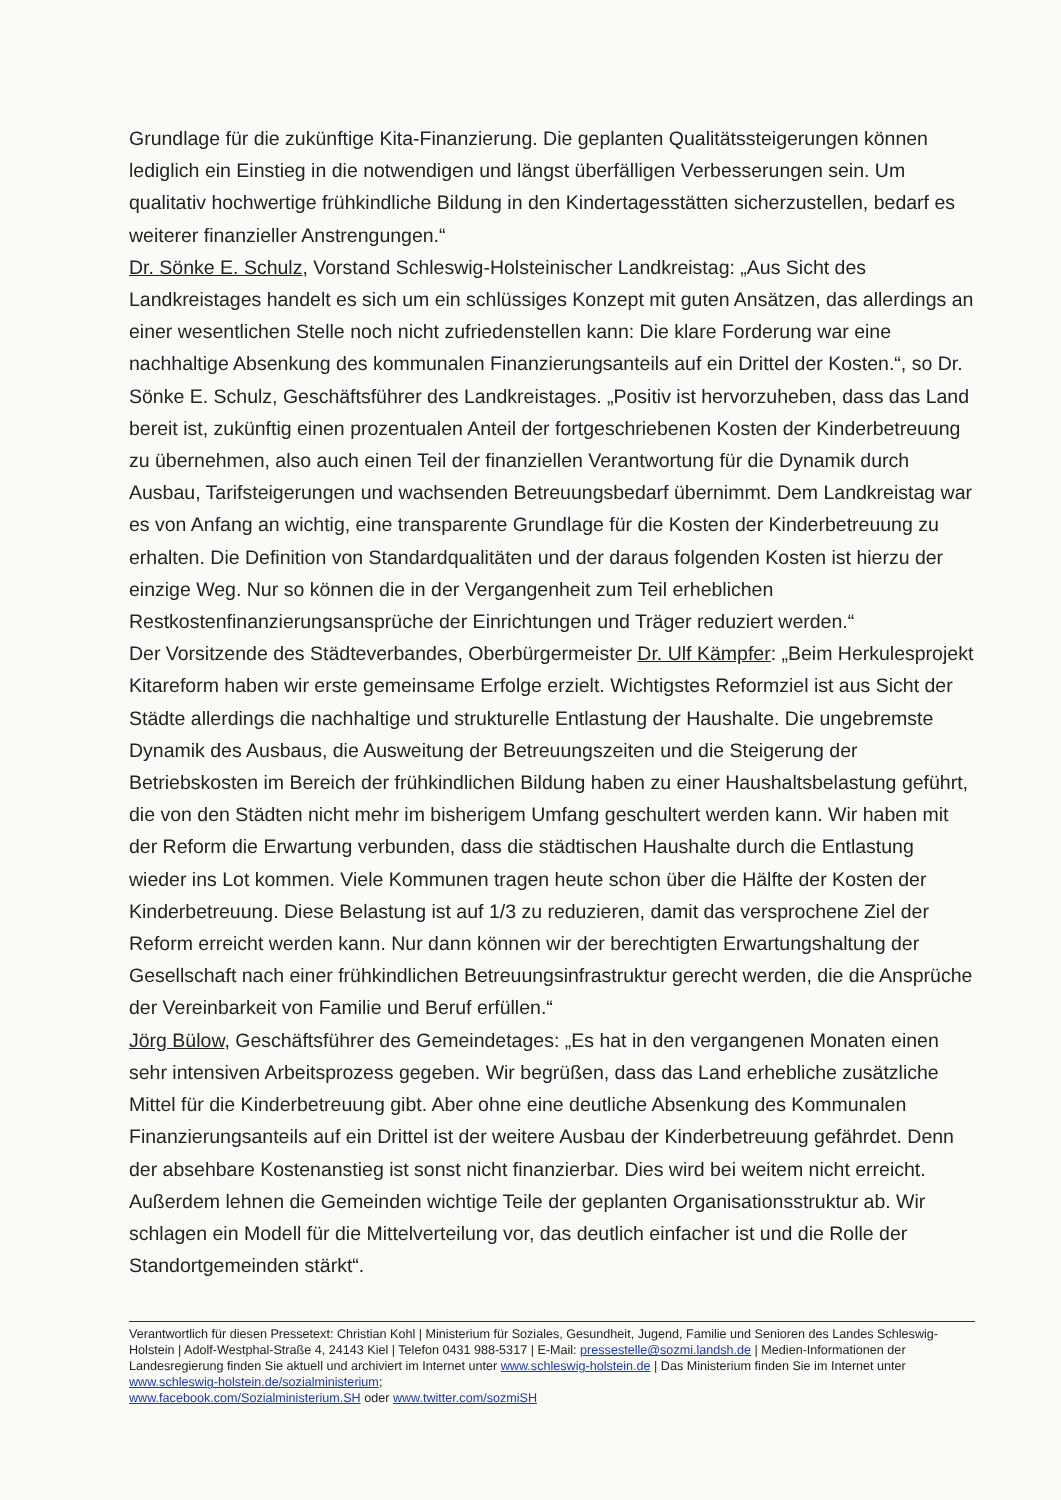Grundlage für die zukünftige Kita-Finanzierung. Die geplanten Qualitätssteigerungen können lediglich ein Einstieg in die notwendigen und längst überfälligen Verbesserungen sein. Um qualitativ hochwertige frühkindliche Bildung in den Kindertagesstätten sicherzustellen, bedarf es weiterer finanzieller Anstrengungen.“
Dr. Sönke E. Schulz, Vorstand Schleswig-Holsteinischer Landkreistag: „Aus Sicht des Landkreistages handelt es sich um ein schlüssiges Konzept mit guten Ansätzen, das allerdings an einer wesentlichen Stelle noch nicht zufriedenstellen kann: Die klare Forderung war eine nachhaltige Absenkung des kommunalen Finanzierungsanteils auf ein Drittel der Kosten.“, so Dr. Sönke E. Schulz, Geschäftsführer des Landkreistages. „Positiv ist hervorzuheben, dass das Land bereit ist, zukünftig einen prozentualen Anteil der fortgeschriebenen Kosten der Kinderbetreuung zu übernehmen, also auch einen Teil der finanziellen Verantwortung für die Dynamik durch Ausbau, Tarifsteigerungen und wachsenden Betreuungsbedarf übernimmt. Dem Landkreistag war es von Anfang an wichtig, eine transparente Grundlage für die Kosten der Kinderbetreuung zu erhalten. Die Definition von Standardqualitäten und der daraus folgenden Kosten ist hierzu der einzige Weg. Nur so können die in der Vergangenheit zum Teil erheblichen Restkostenfinanzierungsansprüche der Einrichtungen und Träger reduziert werden.“
Der Vorsitzende des Städteverbandes, Oberbürgermeister Dr. Ulf Kämpfer: „Beim Herkulesprojekt Kitareform haben wir erste gemeinsame Erfolge erzielt. Wichtigstes Reformziel ist aus Sicht der Städte allerdings die nachhaltige und strukturelle Entlastung der Haushalte. Die ungebremste Dynamik des Ausbaus, die Ausweitung der Betreuungszeiten und die Steigerung der Betriebskosten im Bereich der frühkindlichen Bildung haben zu einer Haushaltsbelastung geführt, die von den Städten nicht mehr im bisherigem Umfang geschultert werden kann. Wir haben mit der Reform die Erwartung verbunden, dass die städtischen Haushalte durch die Entlastung wieder ins Lot kommen. Viele Kommunen tragen heute schon über die Hälfte der Kosten der Kinderbetreuung. Diese Belastung ist auf 1/3 zu reduzieren, damit das versprochene Ziel der Reform erreicht werden kann. Nur dann können wir der berechtigten Erwartungshaltung der Gesellschaft nach einer frühkindlichen Betreuungsinfrastruktur gerecht werden, die die Ansprüche der Vereinbarkeit von Familie und Beruf erfüllen.“
Jörg Bülow, Geschäftsführer des Gemeindetages: „Es hat in den vergangenen Monaten einen sehr intensiven Arbeitsprozess gegeben. Wir begrüßen, dass das Land erhebliche zusätzliche Mittel für die Kinderbetreuung gibt. Aber ohne eine deutliche Absenkung des Kommunalen Finanzierungsanteils auf ein Drittel ist der weitere Ausbau der Kinderbetreuung gefährdet. Denn der absehbare Kostenanstieg ist sonst nicht finanzierbar. Dies wird bei weitem nicht erreicht. Außerdem lehnen die Gemeinden wichtige Teile der geplanten Organisationsstruktur ab. Wir schlagen ein Modell für die Mittelverteilung vor, das deutlich einfacher ist und die Rolle der Standortgemeinden stärkt“.
Verantwortlich für diesen Pressetext: Christian Kohl | Ministerium für Soziales, Gesundheit, Jugend, Familie und Senioren des Landes Schleswig-Holstein | Adolf-Westphal-Straße 4, 24143 Kiel | Telefon 0431 988-5317 | E-Mail: pressestelle@sozmi.landsh.de | Medien-Informationen der Landesregierung finden Sie aktuell und archiviert im Internet unter www.schleswig-holstein.de | Das Ministerium finden Sie im Internet unter www.schleswig-holstein.de/sozialministerium;
www.facebook.com/Sozialministerium.SH oder www.twitter.com/sozmiSH